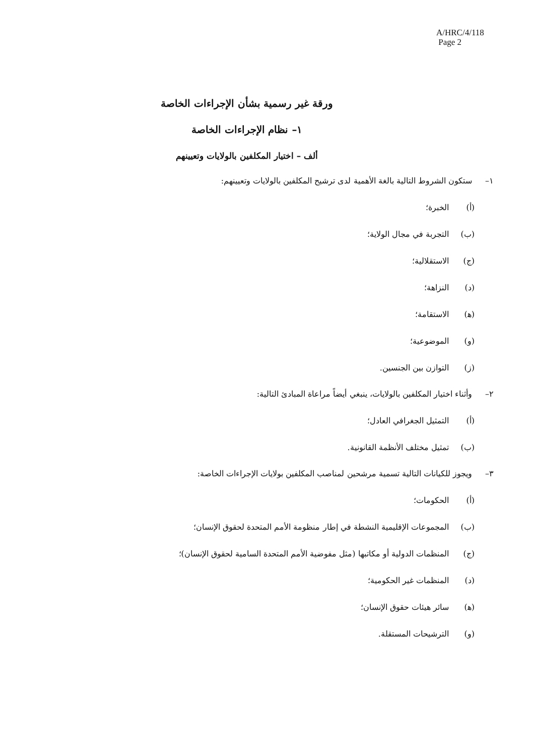A/HRC/4/118
Page 2
ورقة غير رسمية بشأن الإجراءات الخاصة
١– نظام الإجراءات الخاصة
ألف – اختيار المكلفين بالولايات وتعيينهم
١– ستكون الشروط التالية بالغة الأهمية لدى ترشيح المكلفين بالولايات وتعيينهم:
(أ) الخبرة؛
(ب) التجربة في مجال الولاية؛
(ج) الاستقلالية؛
(د) النزاهة؛
(ﻫ) الاستقامة؛
(و) الموضوعية؛
(ز) التوازن بين الجنسين.
٢– وأثناء اختيار المكلفين بالولايات، ينبغي أيضاً مراعاة المبادئ التالية:
(أ) التمثيل الجغرافي العادل؛
(ب) تمثيل مختلف الأنظمة القانونية.
٣– ويجوز للكيانات التالية تسمية مرشحين لمناصب المكلفين بولايات الإجراءات الخاصة:
(أ) الحكومات؛
(ب) المجموعات الإقليمية النشطة في إطار منظومة الأمم المتحدة لحقوق الإنسان؛
(ج) المنظمات الدولية أو مكاتبها (مثل مفوضية الأمم المتحدة السامية لحقوق الإنسان)؛
(د) المنظمات غير الحكومية؛
(ﻫ) سائر هيئات حقوق الإنسان؛
(و) الترشيحات المستقلة.